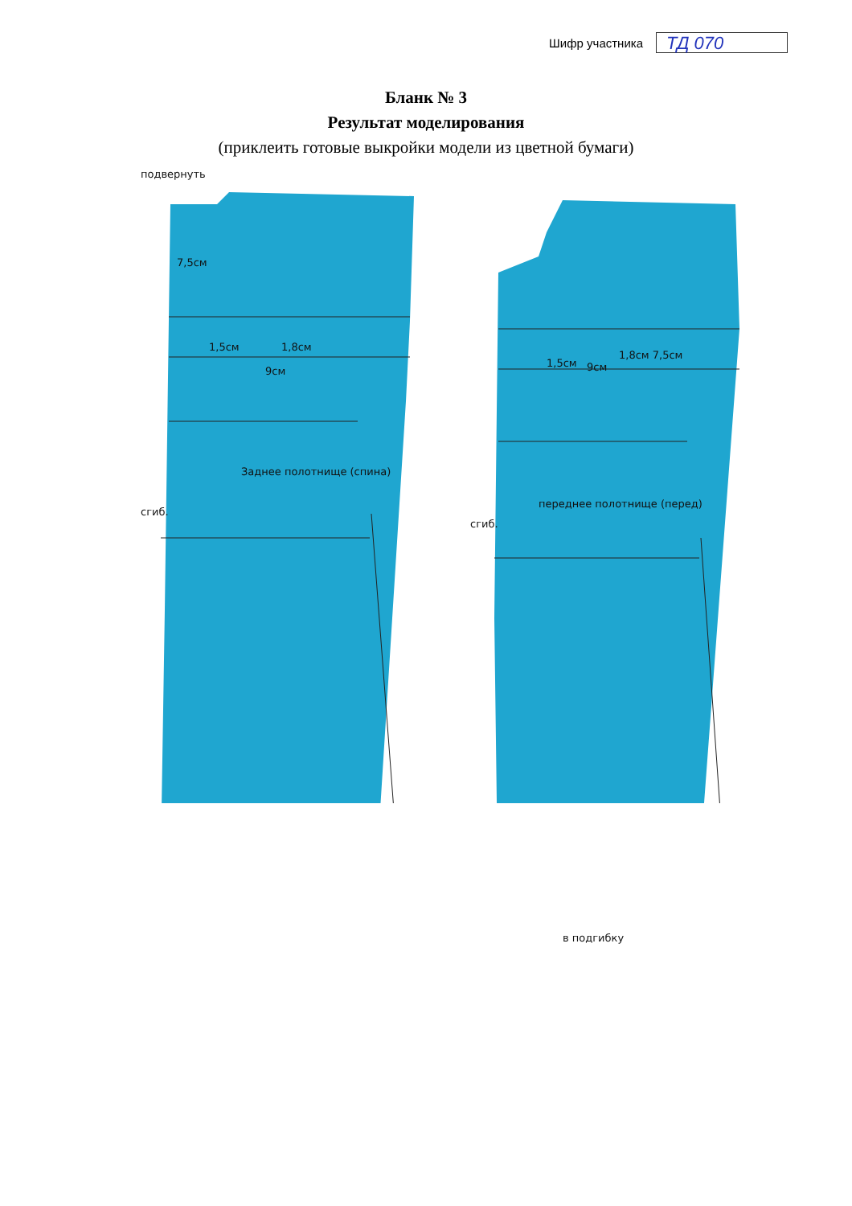Шифр участника
ТД 070
Бланк № 3
Результат моделирования
(приклеить готовые выкройки модели из цветной бумаги)
подвернуть
7,5см
1,5см 1,8см
9см
сгиб.
Заднее полотнище (спина)
1,5см 9см
1,8см 7,5см
сгиб.
переднее полотнище (перед)
в подгибку